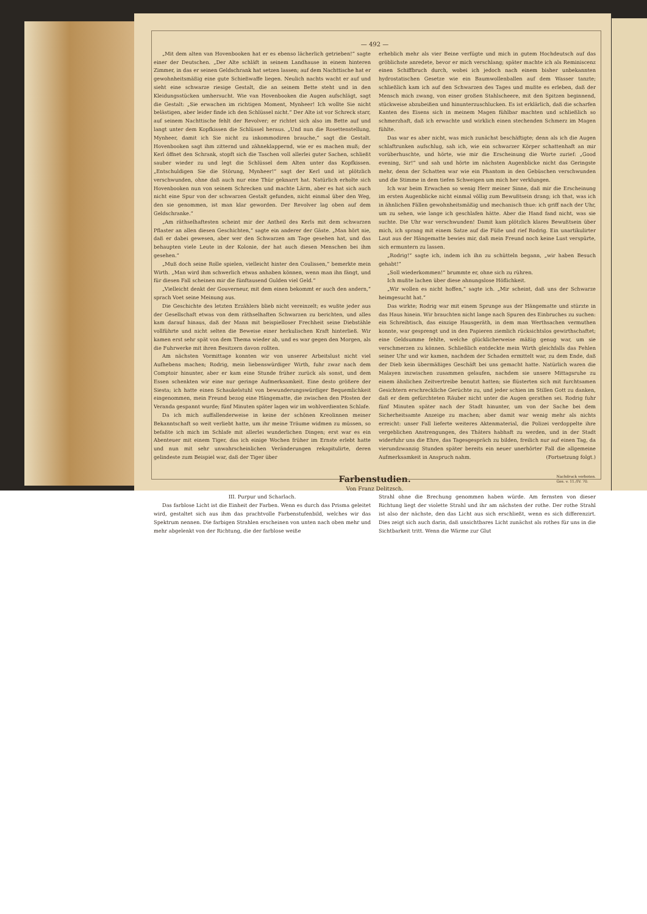— 492 —
„Mit dem alten van Hovenbooken hat er es ebenso lächerlich getrieben!“ sagte einer der Deutschen. „Der Alte schläft in seinem Landhause in einem hinteren Zimmer, in das er seinen Geldschrank hat setzen lassen; auf dem Nachttische hat er gewohnheitsmäßig eine gute Schießwaffe liegen. Neulich nachts wacht er auf und sieht eine schwarze riesige Gestalt, die an seinem Bette steht und in den Kleidungsstücken umhersucht. Wie van Hovenbooken die Augen aufschlägt, sagt die Gestalt: „Sie erwachen im richtigen Moment, Mynheer! Ich wollte Sie nicht belästigen, aber leider finde ich den Schlüssel nicht.“ Der Alte ist vor Schreck starr, auf seinem Nachttische fehlt der Revolver; er richtet sich also im Bette auf und langt unter dem Kopfkissen die Schlüssel heraus. „Und nun die Rosettenstellung, Mynheer, damit ich Sie nicht zu inkommodiren brauche,“ sagt die Gestalt. Hovenbooken sagt ihm zitternd und zähneklappernd, wie er es machen muß; der Kerl öffnet den Schrank, stopft sich die Taschen voll allerlei guter Sachen, schließt sauber wieder zu und legt die Schlüssel dem Alten unter das Kopfkissen. „Entschuldigen Sie die Störung, Mynheer!“ sagt der Kerl und ist plötzlich verschwunden, ohne daß auch nur eine Thür geknarrt hat. Natürlich erholte sich Hovenbooken nun von seinem Schrecken und machte Lärm, aber es hat sich auch nicht eine Spur von der schwarzen Gestalt gefunden, nicht einmal über den Weg, den sie genommen, ist man klar geworden. Der Revolver lag oben auf dem Geldschranke.“
„Am räthselhaftesten scheint mir der Antheil des Kerls mit dem schwarzen Pflaster an allen diesen Geschichten,“ sagte ein anderer der Gäste. „Man hört nie, daß er dabei gewesen, aber wer den Schwarzen am Tage gesehen hat, und das behaupten viele Leute in der Kolonie, der hat auch diesen Menschen bei ihm gesehen.“
„Muß doch seine Rolle spielen, vielleicht hinter den Coulissen,“ bemerkte mein Wirth. „Man wird ihm schwerlich etwas anhaben können, wenn man ihn fängt, und für diesen Fall scheinen mir die fünftausend Gulden viel Geld.“
„Vielleicht denkt der Gouverneur, mit dem einen bekommt er auch den andern,“ sprach Voet seine Meinung aus.
Die Geschichte des letzten Erzählers blieb nicht vereinzelt; es wußte jeder aus der Gesellschaft etwas von dem räthselhaften Schwarzen zu berichten, und alles kam darauf hinaus, daß der Mann mit beispielloser Frechheit seine Diebstähle vollführte und nicht selten die Beweise einer herkulischen Kraft hinterließ. Wir kamen erst sehr spät von dem Thema wieder ab, und es war gegen den Morgen, als die Fuhrwerke mit ihren Besitzern davon rollten.
Am nächsten Vormittage konnten wir von unserer Arbeitslust nicht viel Aufhebens machen; Rodrig, mein liebenswürdiger Wirth, fuhr zwar nach dem Comptoir hinunter, aber er kam eine Stunde früher zurück als sonst, und dem Essen schenkten wir eine nur geringe Aufmerksamkeit. Eine desto größere der Siesta; ich hatte einen Schaukelstuhl von bewunderungswürdiger Bequemlichkeit eingenommen, mein Freund bezog eine Hängematte, die zwischen den Pfosten der Veranda gespannt wurde; fünf Minuten später lagen wir im wohlverdienten Schlafe.
Da ich mich auffallenderweise in keine der schönen Kreolinnen meiner Bekanntschaft so weit verliebt hatte, um ihr meine Träume widmen zu müssen, so befaßte ich mich im Schlafe mit allerlei wunderlichen Dingen; erst war es ein Abenteuer mit einem Tiger, das ich einige Wochen früher im Ernste erlebt hatte und nun mit sehr unwahrscheinlichen Veränderungen rekapitulirte, deren gelindeste zum Beispiel war, daß der Tiger über
erheblich mehr als vier Beine verfügte und mich in gutem Hochdeutsch auf das gröblichste anredete, bevor er mich verschlang; später machte ich als Reminiscenz einen Schiffbruch durch, wobei ich jedoch nach einem bisher unbekannten hydrostatischen Gesetze wie ein Baumwollenballen auf dem Wasser tanzte; schließlich kam ich auf den Schwarzen des Tages und mußte es erleben, daß der Mensch mich zwang, von einer großen Stahlscheere, mit den Spitzen beginnend, stückweise abzubeißen und hinunterzuschlucken. Es ist erklärlich, daß die scharfen Kanten des Eisens sich in meinem Magen fühlbar machten und schließlich so schmerzhaft, daß ich erwachte und wirklich einen stechenden Schmerz im Magen fühlte.
Das war es aber nicht, was mich zunächst beschäftigte; denn als ich die Augen schlaftrunken aufschlug, sah ich, wie ein schwarzer Körper schattenhaft an mir vorüberhuschte, und hörte, wie mir die Erscheinung die Worte zurief: „Good evening, Sir!“ und sah und hörte im nächsten Augenblicke nicht das Geringste mehr, denn der Schatten war wie ein Phantom in den Gebüschen verschwunden und die Stimme in dem tiefen Schweigen um mich her verklungen.
Ich war beim Erwachen so wenig Herr meiner Sinne, daß mir die Erscheinung im ersten Augenblicke nicht einmal völlig zum Bewußtsein drang; ich that, was ich in ähnlichen Fällen gewohnheitsmäßig und mechanisch thue: ich griff nach der Uhr, um zu sehen, wie lange ich geschlafen hätte. Aber die Hand fand nicht, was sie suchte. Die Uhr war verschwunden! Damit kam plötzlich klares Bewußtsein über mich, ich sprang mit einem Satze auf die Füße und rief Rodrig. Ein unartikulirter Laut aus der Hängematte bewies mir, daß mein Freund noch keine Lust verspürte, sich ermuntern zu lassen.
„Rodrig!“ sagte ich, indem ich ihn zu schütteln begann, „wir haben Besuch gehabt!“
„Soll wiederkommen!“ brummte er, ohne sich zu rühren.
Ich mußte lachen über diese ahnungslose Höflichkeit.
„Wir wollen es nicht hoffen,“ sagte ich. „Mir scheint, daß uns der Schwarze heimgesucht hat.“
Das wirkte; Rodrig war mit einem Sprunge aus der Hängematte und stürzte in das Haus hinein. Wir brauchten nicht lange nach Spuren des Einbruches zu suchen: ein Schreibtisch, das einzige Hausgeräth, in dem man Werthsachen vermuthen konnte, war gesprengt und in den Papieren ziemlich rücksichtslos gewirthschaftet; eine Geldsumme fehlte, welche glücklicherweise mäßig genug war, um sie verschmerzen zu können. Schließlich entdeckte mein Wirth gleichfalls das Fehlen seiner Uhr und wir kamen, nachdem der Schaden ermittelt war, zu dem Ende, daß der Dieb kein übermäßiges Geschäft bei uns gemacht hatte. Natürlich waren die Malayen inzwischen zusammen gelaufen, nachdem sie unsere Mittagsruhe zu einem ähnlichen Zeitvertreibe benutzt hatten; sie flüsterten sich mit furchtsamen Gesichtern erschreckliche Gerüchte zu, und jeder schien im Stillen Gott zu danken, daß er dem gefürchteten Räuber nicht unter die Augen gerathen sei. Rodrig fuhr fünf Minuten später nach der Stadt hinunter, um von der Sache bei dem Sicherheitsamte Anzeige zu machen; aber damit war wenig mehr als nichts erreicht: unser Fall lieferte weiteres Aktenmaterial, die Polizei verdoppelte ihre vergeblichen Anstrengungen, des Thäters habhaft zu werden, und in der Stadt widerfuhr uns die Ehre, das Tagesgespräch zu bilden, freilich nur auf einen Tag, da vierundzwanzig Stunden später bereits ein neuer unerhörter Fall die allgemeine Aufmerksamkeit in Anspruch nahm. (Fortsetzung folgt.)
Farbenstudien.
Nachdruck verboten.
Ges. v. 11./IV. 70.
Von Franz Delitzsch.
III. Purpur und Scharlach.
Das farblose Licht ist die Einheit der Farben. Wenn es durch das Prisma geleitet wird, gestaltet sich aus ihm das prachtvolle Farbenstufenbild, welches wir das Spektrum nennen. Die farbigen Strahlen erscheinen von unten nach oben mehr und mehr abgelenkt von der Richtung, die der farblose weiße
Strahl ohne die Brechung genommen haben würde. Am fernsten von dieser Richtung liegt der violette Strahl und ihr am nächsten der rothe. Der rothe Strahl ist also der nächste, den das Licht aus sich erschließt, wenn es sich differenzirt. Dies zeigt sich auch darin, daß unsichtbares Licht zunächst als rothes für uns in die Sichtbarkeit tritt. Wenn die Wärme zur Glut